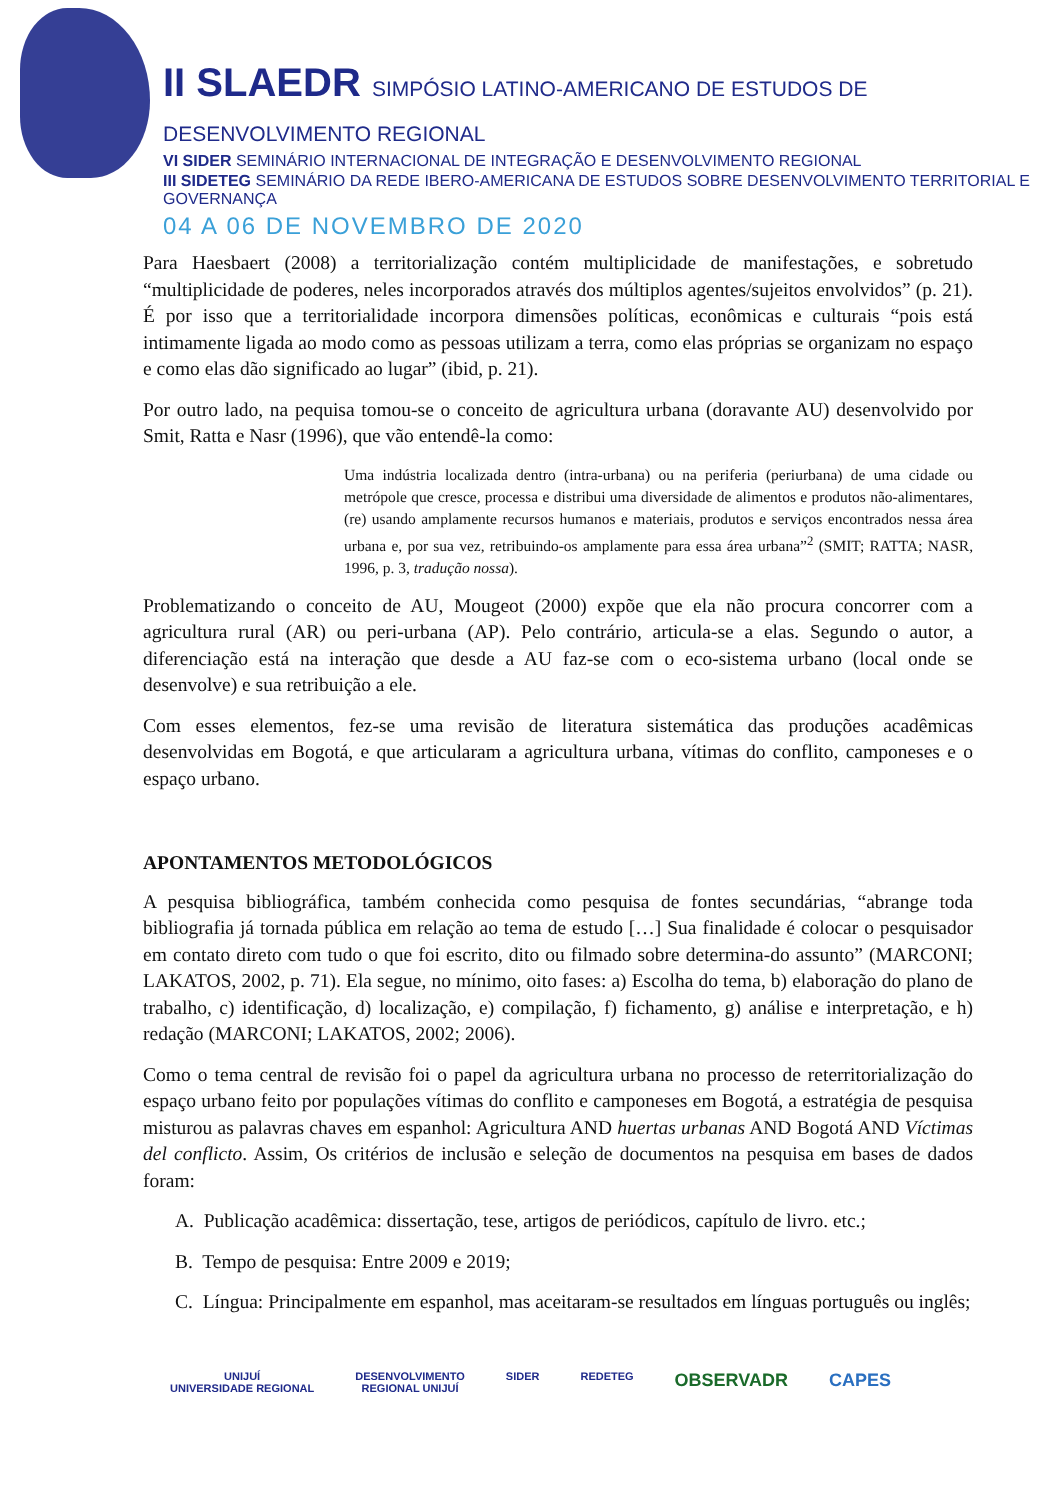II SLAEDR SIMPÓSIO LATINO-AMERICANO DE ESTUDOS DE DESENVOLVIMENTO REGIONAL
VI SIDER SEMINÁRIO INTERNACIONAL DE INTEGRAÇÃO E DESENVOLVIMENTO REGIONAL
III SIDETEG SEMINÁRIO DA REDE IBERO-AMERICANA DE ESTUDOS SOBRE DESENVOLVIMENTO TERRITORIAL E GOVERNANÇA
04 A 06 DE NOVEMBRO DE 2020
Para Haesbaert (2008) a territorialização contém multiplicidade de manifestações, e sobretudo “multiplicidade de poderes, neles incorporados através dos múltiplos agentes/sujeitos envolvidos” (p. 21). É por isso que a territorialidade incorpora dimensões políticas, econômicas e culturais “pois está intimamente ligada ao modo como as pessoas utilizam a terra, como elas próprias se organizam no espaço e como elas dão significado ao lugar” (ibid, p. 21).
Por outro lado, na pequisa tomou-se o conceito de agricultura urbana (doravante AU) desenvolvido por Smit, Ratta e Nasr (1996), que vão entendê-la como:
Uma indústria localizada dentro (intra-urbana) ou na periferia (periurbana) de uma cidade ou metrópole que cresce, processa e distribui uma diversidade de alimentos e produtos não-alimentares, (re) usando amplamente recursos humanos e materiais, produtos e serviços encontrados nessa área urbana e, por sua vez, retribuindo-os amplamente para essa área urbana”<sup>2</sup> (SMIT; RATTA; NASR, 1996, p. 3, tradução nossa).
Problematizando o conceito de AU, Mougeot (2000) expõe que ela não procura concorrer com a agricultura rural (AR) ou peri-urbana (AP). Pelo contrário, articula-se a elas. Segundo o autor, a diferenciação está na interação que desde a AU faz-se com o eco-sistema urbano (local onde se desenvolve) e sua retribuição a ele.
Com esses elementos, fez-se uma revisão de literatura sistemática das produções acadêmicas desenvolvidas em Bogotá, e que articularam a agricultura urbana, vítimas do conflito, camponeses e o espaço urbano.
APONTAMENTOS METODOLÓGICOS
A pesquisa bibliográfica, também conhecida como pesquisa de fontes secundárias, “abrange toda bibliografia já tornada pública em relação ao tema de estudo […] Sua finalidade é colocar o pesquisador em contato direto com tudo o que foi escrito, dito ou filmado sobre determina-do assunto” (MARCONI; LAKATOS, 2002, p. 71). Ela segue, no mínimo, oito fases: a) Escolha do tema, b) elaboração do plano de trabalho, c) identificação, d) localização, e) compilação, f) fichamento, g) análise e interpretação, e h) redação (MARCONI; LAKATOS, 2002; 2006).
Como o tema central de revisão foi o papel da agricultura urbana no processo de reterritorialização do espaço urbano feito por populações vítimas do conflito e camponeses em Bogotá, a estratégia de pesquisa misturou as palavras chaves em espanhol: Agricultura AND huertas urbanas AND Bogotá AND Víctimas del conflicto. Assim, Os critérios de inclusão e seleção de documentos na pesquisa em bases de dados foram:
A. Publicação acadêmica: dissertação, tese, artigos de periódicos, capítulo de livro. etc.;
B. Tempo de pesquisa: Entre 2009 e 2019;
C. Língua: Principalmente em espanhol, mas aceitaram-se resultados em línguas português ou inglês;
UNIJUÍ
UNIVERSIDADE REGIONAL
DESENVOLVIMENTO
REGIONAL UNIJUÍ
SIDER REDETEG
OBSERVADR CAPES